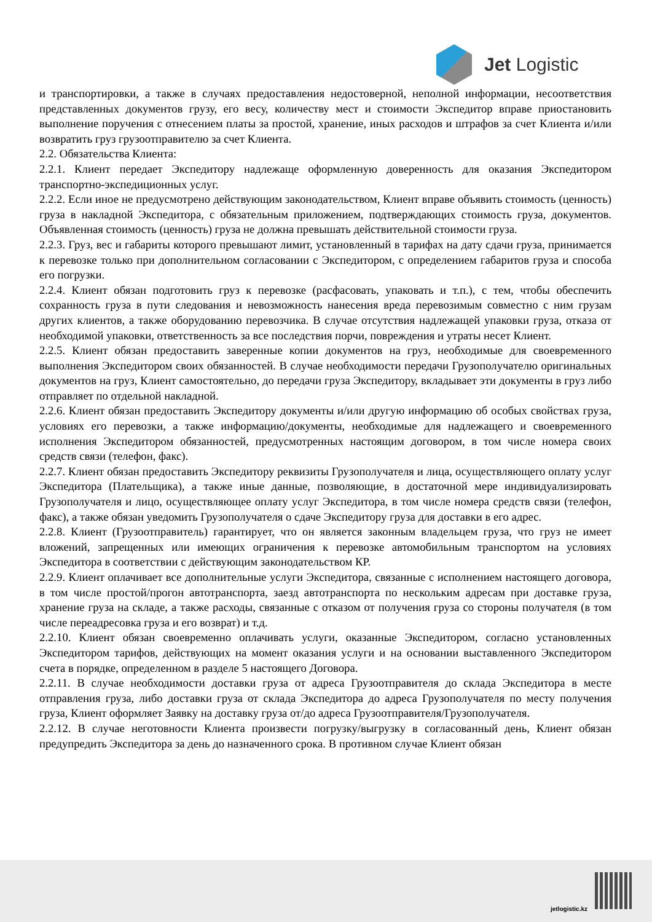Jet Logistic
и транспортировки, а также в случаях предоставления недостоверной, неполной информации, несоответствия представленных документов грузу, его весу, количеству мест и стоимости Экспедитор вправе приостановить выполнение поручения с отнесением платы за простой, хранение, иных расходов и штрафов за счет Клиента и/или возвратить груз грузоотправителю за счет Клиента.
2.2. Обязательства Клиента:
2.2.1. Клиент передает Экспедитору надлежаще оформленную доверенность для оказания Экспедитором транспортно-экспедиционных услуг.
2.2.2. Если иное не предусмотрено действующим законодательством, Клиент вправе объявить стоимость (ценность) груза в накладной Экспедитора, с обязательным приложением, подтверждающих стоимость груза, документов. Объявленная стоимость (ценность) груза не должна превышать действительной стоимости груза.
2.2.3. Груз, вес и габариты которого превышают лимит, установленный в тарифах на дату сдачи груза, принимается к перевозке только при дополнительном согласовании с Экспедитором, с определением габаритов груза и способа его погрузки.
2.2.4. Клиент обязан подготовить груз к перевозке (расфасовать, упаковать и т.п.), с тем, чтобы обеспечить сохранность груза в пути следования и невозможность нанесения вреда перевозимым совместно с ним грузам других клиентов, а также оборудованию перевозчика. В случае отсутствия надлежащей упаковки груза, отказа от необходимой упаковки, ответственность за все последствия порчи, повреждения и утраты несет Клиент.
2.2.5. Клиент обязан предоставить заверенные копии документов на груз, необходимые для своевременного выполнения Экспедитором своих обязанностей. В случае необходимости передачи Грузополучателю оригинальных документов на груз, Клиент самостоятельно, до передачи груза Экспедитору, вкладывает эти документы в груз либо отправляет по отдельной накладной.
2.2.6. Клиент обязан предоставить Экспедитору документы и/или другую информацию об особых свойствах груза, условиях его перевозки, а также информацию/документы, необходимые для надлежащего и своевременного исполнения Экспедитором обязанностей, предусмотренных настоящим договором, в том числе номера своих средств связи (телефон, факс).
2.2.7. Клиент обязан предоставить Экспедитору реквизиты Грузополучателя и лица, осуществляющего оплату услуг Экспедитора (Плательщика), а также иные данные, позволяющие, в достаточной мере индивидуализировать Грузополучателя и лицо, осуществляющее оплату услуг Экспедитора, в том числе номера средств связи (телефон, факс), а также обязан уведомить Грузополучателя о сдаче Экспедитору груза для доставки в его адрес.
2.2.8. Клиент (Грузоотправитель) гарантирует, что он является законным владельцем груза, что груз не имеет вложений, запрещенных или имеющих ограничения к перевозке автомобильным транспортом на условиях Экспедитора в соответствии с действующим законодательством КР.
2.2.9. Клиент оплачивает все дополнительные услуги Экспедитора, связанные с исполнением настоящего договора, в том числе простой/прогон автотранспорта, заезд автотранспорта по нескольким адресам при доставке груза, хранение груза на складе, а также расходы, связанные с отказом от получения груза со стороны получателя (в том числе переадресовка груза и его возврат) и т.д.
2.2.10. Клиент обязан своевременно оплачивать услуги, оказанные Экспедитором, согласно установленных Экспедитором тарифов, действующих на момент оказания услуги и на основании выставленного Экспедитором счета в порядке, определенном в разделе 5 настоящего Договора.
2.2.11. В случае необходимости доставки груза от адреса Грузоотправителя до склада Экспедитора в месте отправления груза, либо доставки груза от склада Экспедитора до адреса Грузополучателя по месту получения груза, Клиент оформляет Заявку на доставку груза от/до адреса Грузоотправителя/Грузополучателя.
2.2.12. В случае неготовности Клиента произвести погрузку/выгрузку в согласованный день, Клиент обязан предупредить Экспедитора за день до назначенного срока. В противном случае Клиент обязан
jetlogistic.kz